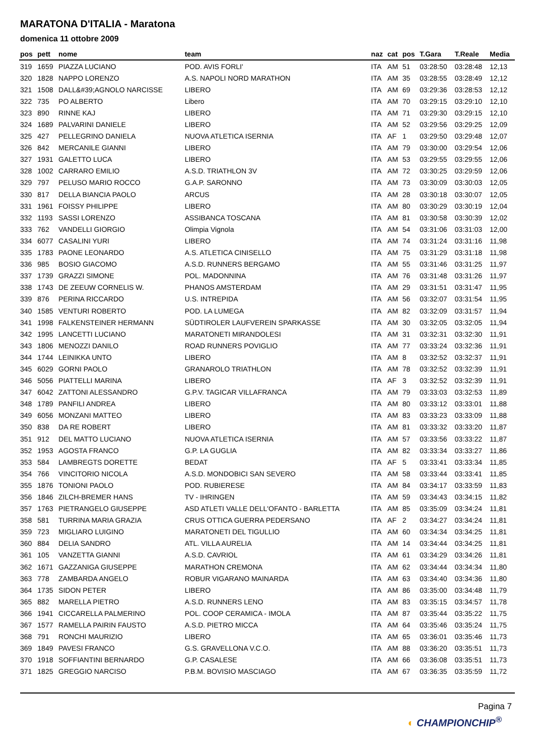MARATONA D'ITALIA - Maratona
domenica 11 ottobre 2009
| pos | pett | nome | team | naz | cat | pos | T.Gara | T.Reale | Media |
| --- | --- | --- | --- | --- | --- | --- | --- | --- | --- |
| 319 | 1659 | PIAZZA LUCIANO | POD. AVIS FORLI' | ITA | AM | 51 | 03:28:50 | 03:28:48 | 12,13 |
| 320 | 1828 | NAPPO LORENZO | A.S. NAPOLI NORD MARATHON | ITA | AM | 35 | 03:28:55 | 03:28:49 | 12,12 |
| 321 | 1508 | DALL&#39;AGNOLO NARCISSE | LIBERO | ITA | AM | 69 | 03:29:36 | 03:28:53 | 12,12 |
| 322 | 735 | PO ALBERTO | Libero | ITA | AM | 70 | 03:29:15 | 03:29:10 | 12,10 |
| 323 | 890 | RINNE KAJ | LIBERO | ITA | AM | 71 | 03:29:30 | 03:29:15 | 12,10 |
| 324 | 1689 | PALVARINI DANIELE | LIBERO | ITA | AM | 52 | 03:29:56 | 03:29:25 | 12,09 |
| 325 | 427 | PELLEGRINO DANIELA | NUOVA ATLETICA ISERNIA | ITA | AF | 1 | 03:29:50 | 03:29:48 | 12,07 |
| 326 | 842 | MERCANILE GIANNI | LIBERO | ITA | AM | 79 | 03:30:00 | 03:29:54 | 12,06 |
| 327 | 1931 | GALETTO LUCA | LIBERO | ITA | AM | 53 | 03:29:55 | 03:29:55 | 12,06 |
| 328 | 1002 | CARRARO EMILIO | A.S.D. TRIATHLON 3V | ITA | AM | 72 | 03:30:25 | 03:29:59 | 12,06 |
| 329 | 797 | PELUSO MARIO ROCCO | G.A.P. SARONNO | ITA | AM | 73 | 03:30:09 | 03:30:03 | 12,05 |
| 330 | 817 | DELLA BIANCIA PAOLO | ARCUS | ITA | AM | 28 | 03:30:18 | 03:30:07 | 12,05 |
| 331 | 1961 | FOISSY PHILIPPE | LIBERO | ITA | AM | 80 | 03:30:29 | 03:30:19 | 12,04 |
| 332 | 1193 | SASSI LORENZO | ASSIBANCA TOSCANA | ITA | AM | 81 | 03:30:58 | 03:30:39 | 12,02 |
| 333 | 762 | VANDELLI GIORGIO | Olimpia Vignola | ITA | AM | 54 | 03:31:06 | 03:31:03 | 12,00 |
| 334 | 6077 | CASALINI YURI | LIBERO | ITA | AM | 74 | 03:31:24 | 03:31:16 | 11,98 |
| 335 | 1783 | PAONE LEONARDO | A.S. ATLETICA CINISELLO | ITA | AM | 75 | 03:31:29 | 03:31:18 | 11,98 |
| 336 | 985 | BOSIO GIACOMO | A.S.D. RUNNERS BERGAMO | ITA | AM | 55 | 03:31:46 | 03:31:25 | 11,97 |
| 337 | 1739 | GRAZZI SIMONE | POL. MADONNINA | ITA | AM | 76 | 03:31:48 | 03:31:26 | 11,97 |
| 338 | 1743 | DE ZEEUW CORNELIS W. | PHANOS AMSTERDAM | ITA | AM | 29 | 03:31:51 | 03:31:47 | 11,95 |
| 339 | 876 | PERINA RICCARDO | U.S. INTREPIDA | ITA | AM | 56 | 03:32:07 | 03:31:54 | 11,95 |
| 340 | 1585 | VENTURI ROBERTO | POD. LA LUMEGA | ITA | AM | 82 | 03:32:09 | 03:31:57 | 11,94 |
| 341 | 1998 | FALKENSTEINER HERMANN | SÜDTIROLER LAUFVEREIN SPARKASSE | ITA | AM | 30 | 03:32:05 | 03:32:05 | 11,94 |
| 342 | 1995 | LANCETTI LUCIANO | MARATONETI MIRANDOLESI | ITA | AM | 31 | 03:32:31 | 03:32:30 | 11,91 |
| 343 | 1806 | MENOZZI DANILO | ROAD RUNNERS POVIGLIO | ITA | AM | 77 | 03:33:24 | 03:32:36 | 11,91 |
| 344 | 1744 | LEINIKKA UNTO | LIBERO | ITA | AM | 8 | 03:32:52 | 03:32:37 | 11,91 |
| 345 | 6029 | GORNI PAOLO | GRANAROLO TRIATHLON | ITA | AM | 78 | 03:32:52 | 03:32:39 | 11,91 |
| 346 | 5056 | PIATTELLI MARINA | LIBERO | ITA | AF | 3 | 03:32:52 | 03:32:39 | 11,91 |
| 347 | 6042 | ZATTONI ALESSANDRO | G.P.V. TAGICAR VILLAFRANCA | ITA | AM | 79 | 03:33:03 | 03:32:53 | 11,89 |
| 348 | 1789 | PANFILI ANDREA | LIBERO | ITA | AM | 80 | 03:33:12 | 03:33:01 | 11,88 |
| 349 | 6056 | MONZANI MATTEO | LIBERO | ITA | AM | 83 | 03:33:23 | 03:33:09 | 11,88 |
| 350 | 838 | DA RE ROBERT | LIBERO | ITA | AM | 81 | 03:33:32 | 03:33:20 | 11,87 |
| 351 | 912 | DEL MATTO LUCIANO | NUOVA ATLETICA ISERNIA | ITA | AM | 57 | 03:33:56 | 03:33:22 | 11,87 |
| 352 | 1953 | AGOSTA FRANCO | G.P. LA GUGLIA | ITA | AM | 82 | 03:33:34 | 03:33:27 | 11,86 |
| 353 | 584 | LAMBREGTS DORETTE | BEDAT | ITA | AF | 5 | 03:33:41 | 03:33:34 | 11,85 |
| 354 | 766 | VINCITORIO NICOLA | A.S.D. MONDOBICI SAN SEVERO | ITA | AM | 58 | 03:33:44 | 03:33:41 | 11,85 |
| 355 | 1876 | TONIONI PAOLO | POD. RUBIERESE | ITA | AM | 84 | 03:34:17 | 03:33:59 | 11,83 |
| 356 | 1846 | ZILCH-BREMER HANS | TV - IHRINGEN | ITA | AM | 59 | 03:34:43 | 03:34:15 | 11,82 |
| 357 | 1763 | PIETRANGELO GIUSEPPE | ASD ATLETI VALLE DELL'OFANTO - BARLETTA | ITA | AM | 85 | 03:35:09 | 03:34:24 | 11,81 |
| 358 | 581 | TURRINA MARIA GRAZIA | CRUS OTTICA GUERRA PEDERSANO | ITA | AF | 2 | 03:34:27 | 03:34:24 | 11,81 |
| 359 | 723 | MIGLIARO LUIGINO | MARATONETI DEL TIGULLIO | ITA | AM | 60 | 03:34:34 | 03:34:25 | 11,81 |
| 360 | 884 | DELIA SANDRO | ATL. VILLA AURELIA | ITA | AM | 14 | 03:34:44 | 03:34:25 | 11,81 |
| 361 | 105 | VANZETTA GIANNI | A.S.D. CAVRIOL | ITA | AM | 61 | 03:34:29 | 03:34:26 | 11,81 |
| 362 | 1671 | GAZZANIGA GIUSEPPE | MARATHON CREMONA | ITA | AM | 62 | 03:34:44 | 03:34:34 | 11,80 |
| 363 | 778 | ZAMBARDA ANGELO | ROBUR VIGARANO MAINARDA | ITA | AM | 63 | 03:34:40 | 03:34:36 | 11,80 |
| 364 | 1735 | SIDON PETER | LIBERO | ITA | AM | 86 | 03:35:00 | 03:34:48 | 11,79 |
| 365 | 882 | MARELLA PIETRO | A.S.D. RUNNERS LENO | ITA | AM | 83 | 03:35:15 | 03:34:57 | 11,78 |
| 366 | 1941 | CICCARELLA PALMERINO | POL. COOP CERAMICA - IMOLA | ITA | AM | 87 | 03:35:44 | 03:35:22 | 11,75 |
| 367 | 1577 | RAMELLA PAIRIN FAUSTO | A.S.D. PIETRO MICCA | ITA | AM | 64 | 03:35:46 | 03:35:24 | 11,75 |
| 368 | 791 | RONCHI MAURIZIO | LIBERO | ITA | AM | 65 | 03:36:01 | 03:35:46 | 11,73 |
| 369 | 1849 | PAVESI FRANCO | G.S. GRAVELLONA V.C.O. | ITA | AM | 88 | 03:36:20 | 03:35:51 | 11,73 |
| 370 | 1918 | SOFFIANTINI BERNARDO | G.P. CASALESE | ITA | AM | 66 | 03:36:08 | 03:35:51 | 11,73 |
| 371 | 1825 | GREGGIO NARCISO | P.B.M. BOVISIO MASCIAGO | ITA | AM | 67 | 03:36:35 | 03:35:59 | 11,72 |
Pagina 7
◐ CHAMPIONCHIP<sup>®</sup>